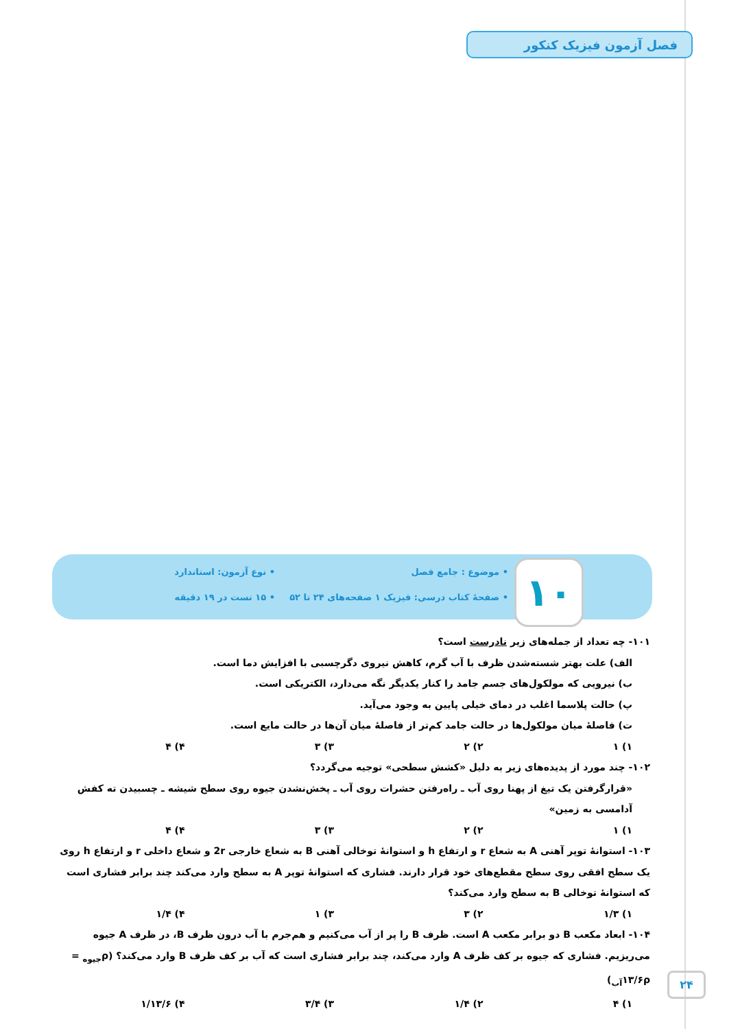فصل آزمون فیزیک کنکور
۱۰
• موضوع : جامع فصل
• نوع آزمون: استاندارد
• صفحهٔ کتاب درسی: فیزیک ۱ صفحه‌های ۲۴ تا ۵۲
• ۱۵ تست در ۱۹ دقیقه
۱۰۱- چه تعداد از جمله‌های زیر نادرست است؟
الف) علت بهتر شسته‌شدن ظرف با آب گرم، کاهش نیروی دگرچسبی با افزایش دما است.
ب) نیرویی که مولکول‌های جسم جامد را کنار یکدیگر نگه می‌دارد، الکتریکی است.
پ) حالت پلاسما اغلب در دمای خیلی پایین به وجود می‌آید.
ت) فاصلهٔ میان مولکول‌ها در حالت جامد کم‌تر از فاصلهٔ میان آن‌ها در حالت مایع است.
۱) ۱ ۲) ۲ ۳) ۳ ۴) ۴
۱۰۲- چند مورد از پدیده‌های زیر به دلیل «کشش سطحی» توجیه می‌گردد؟
«قرارگرفتن یک تیغ از پهنا روی آب ـ راه‌رفتن حشرات روی آب ـ پخش‌نشدن جیوه روی سطح شیشه ـ چسبیدن ته کفش آدامسی به زمین»
۱) ۱ ۲) ۲ ۳) ۳ ۴) ۴
۱۰۳- استوانهٔ توپر آهنی A به شعاع r و ارتفاع h و استوانهٔ توخالی آهنی B به شعاع خارجی 2r و شعاع داخلی r و ارتفاع h روی یک سطح افقی روی سطح مقطع‌های خود قرار دارند. فشاری که استوانهٔ توپر A به سطح وارد می‌کند چند برابر فشاری است که استوانهٔ توخالی B به سطح وارد می‌کند؟
۱) ۱/۳ ۲) ۳ ۳) ۱ ۴) ۱/۴
۱۰۴- ابعاد مکعب B دو برابر مکعب A است. ظرف B را پر از آب می‌کنیم و هم‌جرم با آب درون ظرف B، در ظرف A جیوه می‌ریزیم. فشاری که جیوه بر کف ظرف A وارد می‌کند، چند برابر فشاری است که آب بر کف ظرف B وارد می‌کند؟ (ρ<sub>جیوه</sub> = ۱۳/۶ρ<sub>آب</sub>)
۱) ۴ ۲) ۱/۴ ۳) ۳/۴ ۴) ۱/۱۳/۶
۲۴